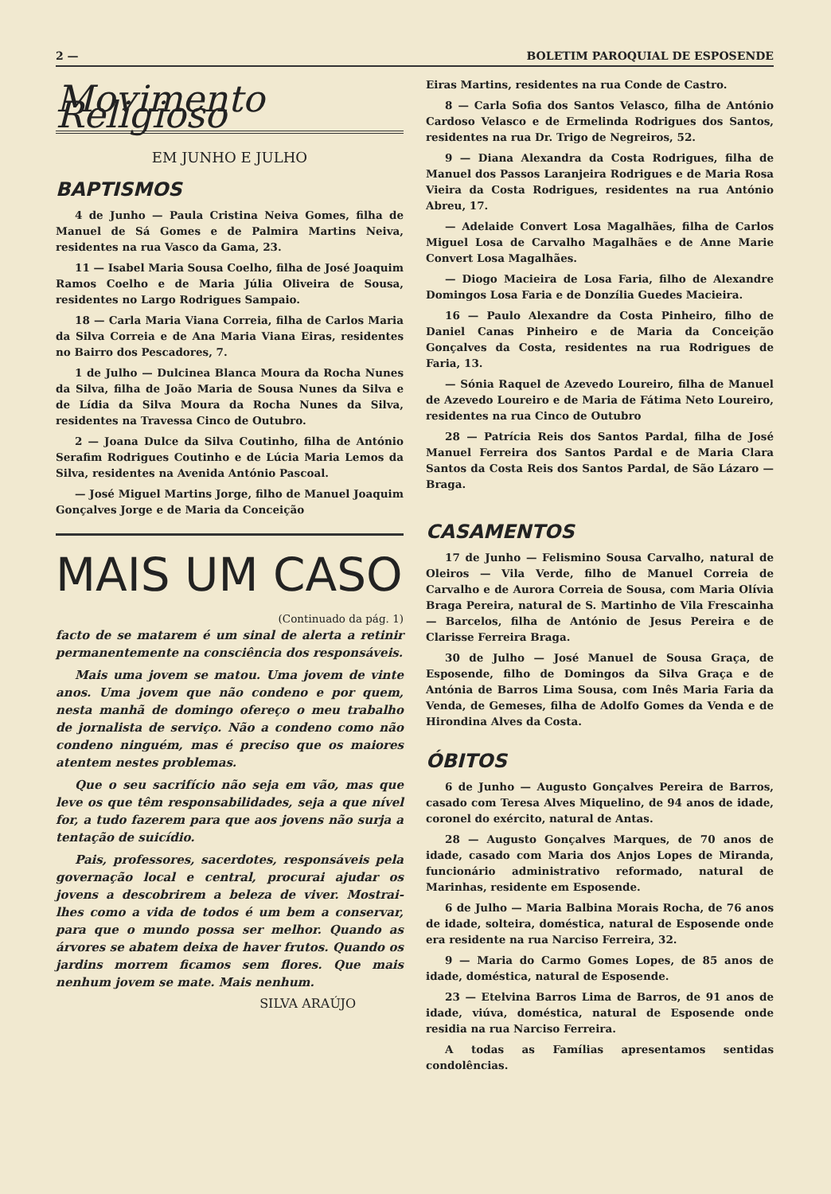2 — BOLETIM PAROQUIAL DE ESPOSENDE
Movimento Religioso
EM JUNHO E JULHO
BAPTISMOS
4 de Junho — Paula Cristina Neiva Gomes, filha de Manuel de Sá Gomes e de Palmira Martins Neiva, residentes na rua Vasco da Gama, 23.
11 — Isabel Maria Sousa Coelho, filha de José Joaquim Ramos Coelho e de Maria Júlia Oliveira de Sousa, residentes no Largo Rodrigues Sampaio.
18 — Carla Maria Viana Correia, filha de Carlos Maria da Silva Correia e de Ana Maria Viana Eiras, residentes no Bairro dos Pescadores, 7.
1 de Julho — Dulcinea Blanca Moura da Rocha Nunes da Silva, filha de João Maria de Sousa Nunes da Silva e de Lídia da Silva Moura da Rocha Nunes da Silva, residentes na Travessa Cinco de Outubro.
2 — Joana Dulce da Silva Coutinho, filha de António Serafim Rodrigues Coutinho e de Lúcia Maria Lemos da Silva, residentes na Avenida António Pascoal.
— José Miguel Martins Jorge, filho de Manuel Joaquim Gonçalves Jorge e de Maria da Conceição
MAIS UM CASO
(Continuado da pág. 1)
facto de se matarem é um sinal de alerta a retinir permanentemente na consciência dos responsáveis.
Mais uma jovem se matou. Uma jovem de vinte anos. Uma jovem que não condeno e por quem, nesta manhã de domingo ofereço o meu trabalho de jornalista de serviço. Não a condeno como não condeno ninguém, mas é preciso que os maiores atentem nestes problemas.
Que o seu sacrifício não seja em vão, mas que leve os que têm responsabilidades, seja a que nível for, a tudo fazerem para que aos jovens não surja a tentação de suicídio.
Pais, professores, sacerdotes, responsáveis pela governação local e central, procurai ajudar os jovens a descobrirem a beleza de viver. Mostrai-lhes como a vida de todos é um bem a conservar, para que o mundo possa ser melhor. Quando as árvores se abatem deixa de haver frutos. Quando os jardins morrem ficamos sem flores. Que mais nenhum jovem se mate. Mais nenhum.
SILVA ARAÚJO
Eiras Martins, residentes na rua Conde de Castro.
8 — Carla Sofia dos Santos Velasco, filha de António Cardoso Velasco e de Ermelinda Rodrigues dos Santos, residentes na rua Dr. Trigo de Negreiros, 52.
9 — Diana Alexandra da Costa Rodrigues, filha de Manuel dos Passos Laranjeira Rodrigues e de Maria Rosa Vieira da Costa Rodrigues, residentes na rua António Abreu, 17.
— Adelaide Convert Losa Magalhães, filha de Carlos Miguel Losa de Carvalho Magalhães e de Anne Marie Convert Losa Magalhães.
— Diogo Macieira de Losa Faria, filho de Alexandre Domingos Losa Faria e de Donzília Guedes Macieira.
16 — Paulo Alexandre da Costa Pinheiro, filho de Daniel Canas Pinheiro e de Maria da Conceição Gonçalves da Costa, residentes na rua Rodrigues de Faria, 13.
— Sónia Raquel de Azevedo Loureiro, filha de Manuel de Azevedo Loureiro e de Maria de Fátima Neto Loureiro, residentes na rua Cinco de Outubro
28 — Patrícia Reis dos Santos Pardal, filha de José Manuel Ferreira dos Santos Pardal e de Maria Clara Santos da Costa Reis dos Santos Pardal, de São Lázaro — Braga.
CASAMENTOS
17 de Junho — Felismino Sousa Carvalho, natural de Oleiros — Vila Verde, filho de Manuel Correia de Carvalho e de Aurora Correia de Sousa, com Maria Olívia Braga Pereira, natural de S. Martinho de Vila Frescainha — Barcelos, filha de António de Jesus Pereira e de Clarisse Ferreira Braga.
30 de Julho — José Manuel de Sousa Graça, de Esposende, filho de Domingos da Silva Graça e de Antónia de Barros Lima Sousa, com Inês Maria Faria da Venda, de Gemeses, filha de Adolfo Gomes da Venda e de Hirondina Alves da Costa.
ÓBITOS
6 de Junho — Augusto Gonçalves Pereira de Barros, casado com Teresa Alves Miquelino, de 94 anos de idade, coronel do exército, natural de Antas.
28 — Augusto Gonçalves Marques, de 70 anos de idade, casado com Maria dos Anjos Lopes de Miranda, funcionário administrativo reformado, natural de Marinhas, residente em Esposende.
6 de Julho — Maria Balbina Morais Rocha, de 76 anos de idade, solteira, doméstica, natural de Esposende onde era residente na rua Narciso Ferreira, 32.
9 — Maria do Carmo Gomes Lopes, de 85 anos de idade, doméstica, natural de Esposende.
23 — Etelvina Barros Lima de Barros, de 91 anos de idade, viúva, doméstica, natural de Esposende onde residia na rua Narciso Ferreira.
A todas as Famílias apresentamos sentidas condolências.